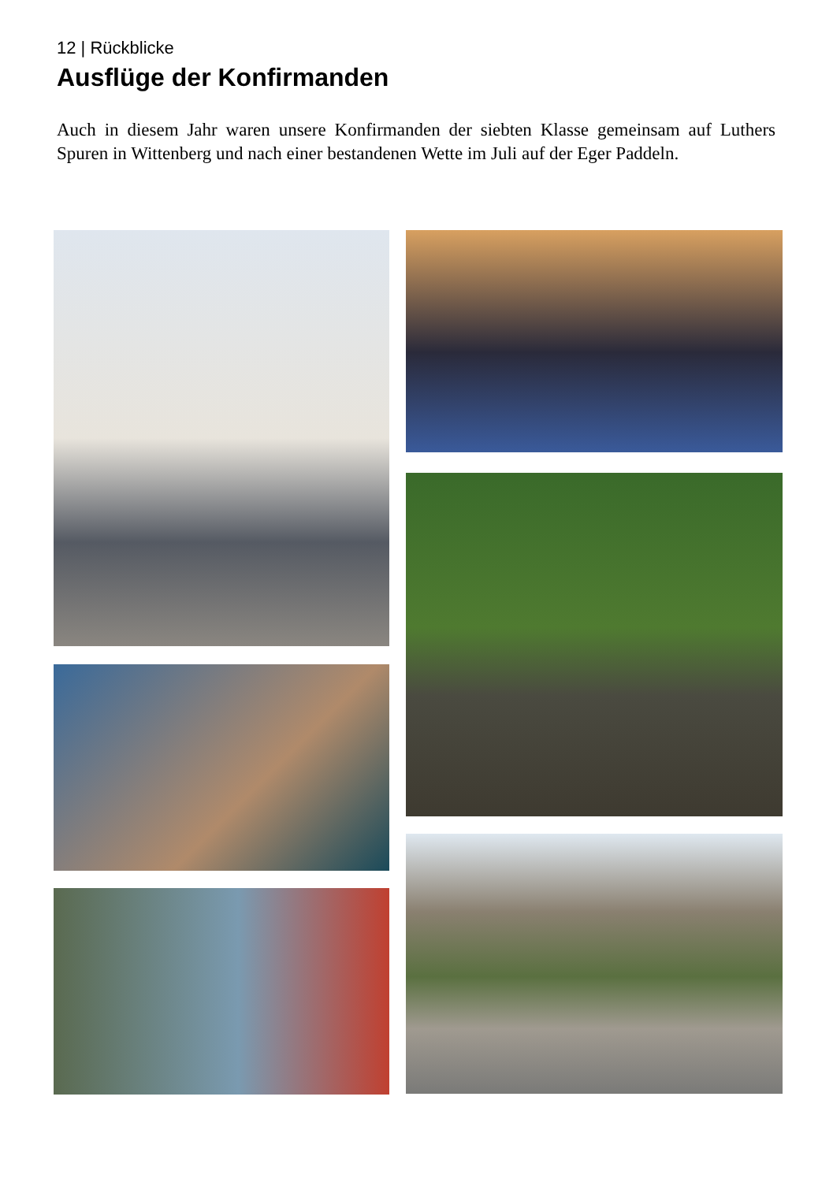12 | Rückblicke
Ausflüge der Konfirmanden
Auch in diesem Jahr waren unsere Konfirmanden der siebten Klasse gemeinsam auf Luthers Spuren in Wittenberg und nach einer bestandenen Wette im Juli auf der Eger Paddeln.